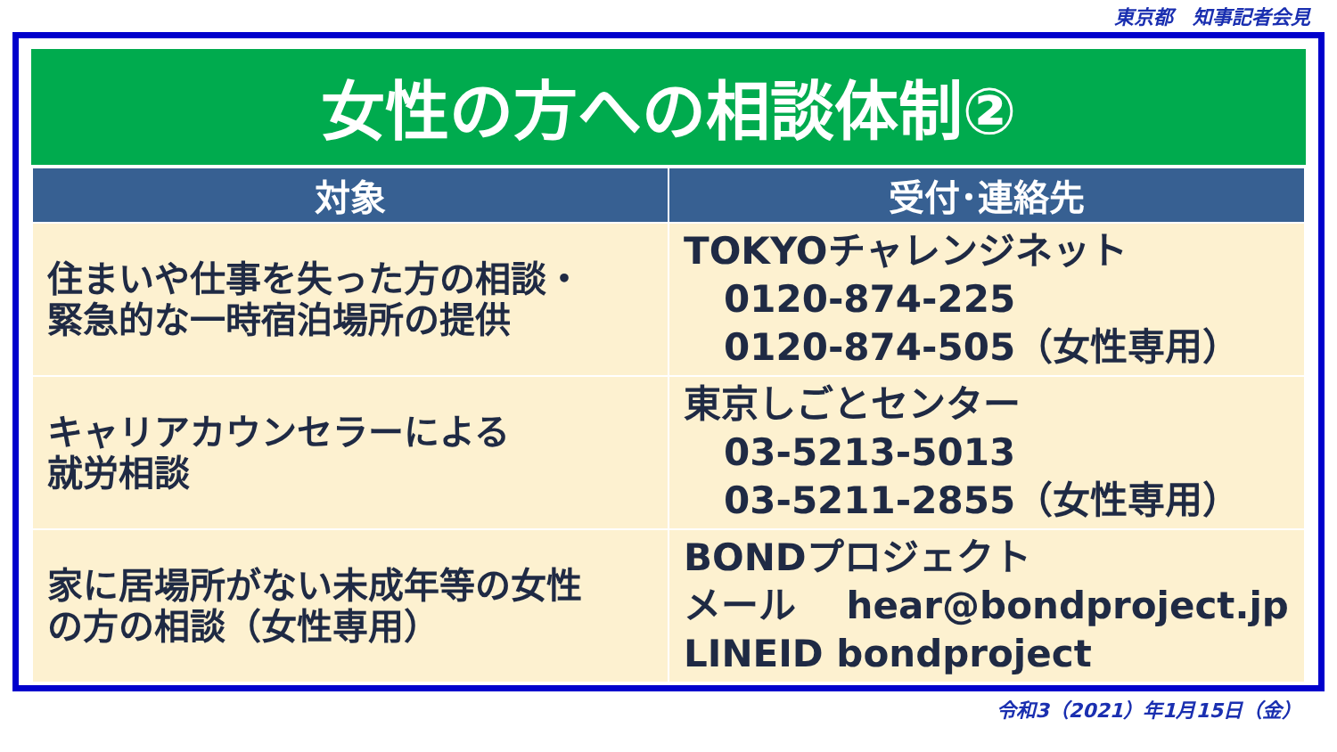東京都　知事記者会見
女性の方への相談体制②
| 対象 | 受付･連絡先 |
| --- | --- |
| 住まいや仕事を失った方の相談・ 緊急的な一時宿泊場所の提供 | TOKYOチャレンジネット 0120-874-225 0120-874-505（女性専用） |
| キャリアカウンセラーによる 就労相談 | 東京しごとセンター 03-5213-5013 03-5211-2855（女性専用） |
| 家に居場所がない未成年等の女性 の方の相談（女性専用） | BONDプロジェクト メール hear@bondproject.jp LINEID bondproject |
令和3（2021）年1月15日（金）